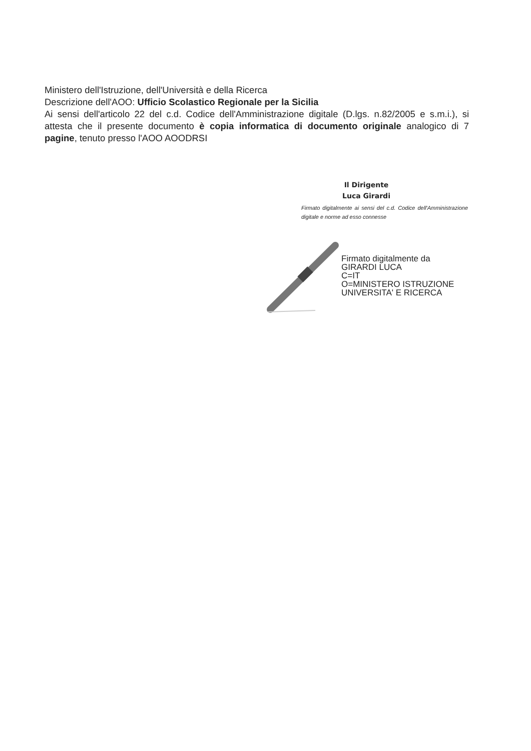Ministero dell'Istruzione, dell'Università e della Ricerca
Descrizione dell'AOO: Ufficio Scolastico Regionale per la Sicilia
Ai sensi dell'articolo 22 del c.d. Codice dell'Amministrazione digitale (D.lgs. n.82/2005 e s.m.i.), si attesta che il presente documento è copia informatica di documento originale analogico di 7 pagine, tenuto presso l'AOO AOODRSI
Il Dirigente
Luca Girardi
Firmato digitalmente ai sensi del c.d. Codice dell'Amministrazione digitale e norme ad esso connesse
Firmato digitalmente da
GIRARDI LUCA
C=IT
O=MINISTERO ISTRUZIONE
UNIVERSITA' E RICERCA